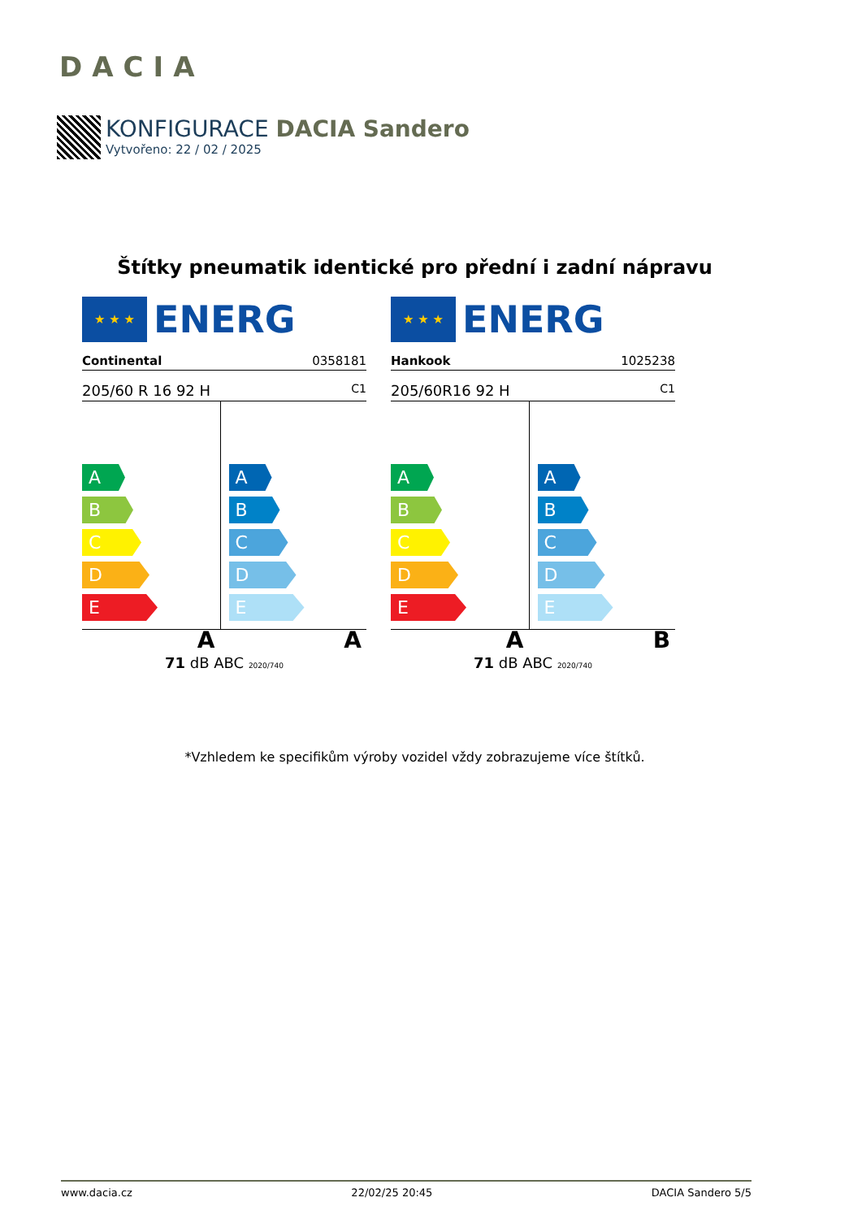DACIA
KONFIGURACE DACIA Sandero
Vytvořeno: 22 / 02 / 2025
Štítky pneumatik identické pro přední i zadní nápravu
★ ★ ★
ENERG
Continental 0358181
205/60 R 16 92 H C1
A
B
C
D
E
A
A
B
C
D
E
A
71 dB ABC 2020/740
★ ★ ★
ENERG
Hankook 1025238
205/60R16 92 H C1
A
B
C
D
E
A
A
B
C
D
E
B
71 dB ABC 2020/740
*Vzhledem ke specifikům výroby vozidel vždy zobrazujeme více štítků.
www.dacia.cz 22/02/25 20:45 DACIA Sandero 5/5